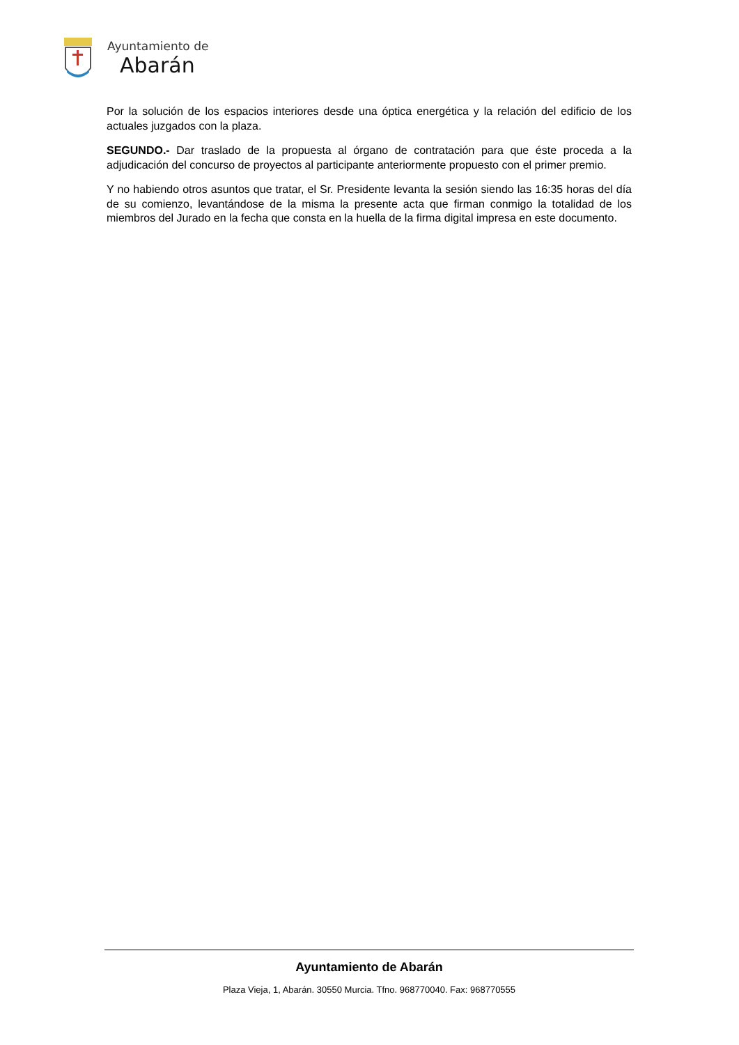Ayuntamiento de
Abarán
Por la solución de los espacios interiores desde una óptica energética y la relación del edificio de los actuales juzgados con la plaza.
SEGUNDO.- Dar traslado de la propuesta al órgano de contratación para que éste proceda a la adjudicación del concurso de proyectos al participante anteriormente propuesto con el primer premio.
Y no habiendo otros asuntos que tratar, el Sr. Presidente levanta la sesión siendo las 16:35 horas del día de su comienzo, levantándose de la misma la presente acta que firman conmigo la totalidad de los miembros del Jurado en la fecha que consta en la huella de la firma digital impresa en este documento.
Ayuntamiento de Abarán
Plaza Vieja, 1, Abarán. 30550 Murcia. Tfno. 968770040. Fax: 968770555